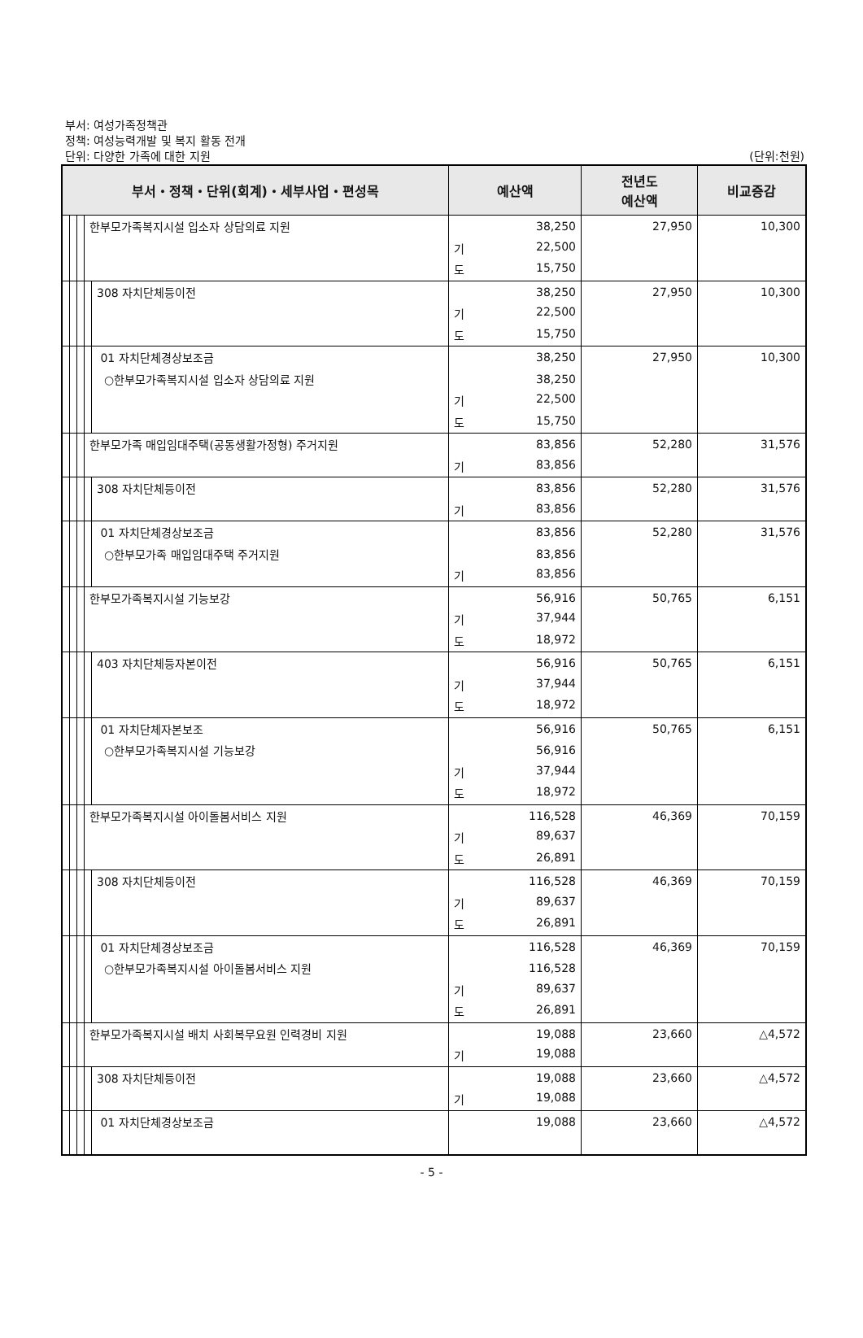부서: 여성가족정책관
정책: 여성능력개발 및 복지 활동 전개
단위: 다양한 가족에 대한 지원
(단위:천원)
| 부서・정책・단위(회계)・세부사업・편성목 | | | | | 예산액 | 전년도 예산액 | 비교증감 |
| --- | --- | --- | --- | --- | --- | --- | --- |
| | | | 한부모가족복지시설 입소자 상담의료 지원 | | 38,250 | 27,950 | 10,300 |
| | | | | | 기 22,500 | | |
| | | | | | 도 15,750 | | |
| | | | | 308 자치단체등이전 | 38,250 | 27,950 | 10,300 |
| | | | | | 기 22,500 | | |
| | | | | | 도 15,750 | | |
| | | | | 01 자치단체경상보조금 | 38,250 | 27,950 | 10,300 |
| | | | | ○한부모가족복지시설 입소자 상담의료 지원 | 38,250 | | |
| | | | | | 기 22,500 | | |
| | | | | | 도 15,750 | | |
| | | | 한부모가족 매입임대주택(공동생활가정형) 주거지원 | | 83,856 | 52,280 | 31,576 |
| | | | | | 기 83,856 | | |
| | | | | 308 자치단체등이전 | 83,856 | 52,280 | 31,576 |
| | | | | | 기 83,856 | | |
| | | | | 01 자치단체경상보조금 | 83,856 | 52,280 | 31,576 |
| | | | | ○한부모가족 매입임대주택 주거지원 | 83,856 | | |
| | | | | | 기 83,856 | | |
| | | | 한부모가족복지시설 기능보강 | | 56,916 | 50,765 | 6,151 |
| | | | | | 기 37,944 | | |
| | | | | | 도 18,972 | | |
| | | | | 403 자치단체등자본이전 | 56,916 | 50,765 | 6,151 |
| | | | | | 기 37,944 | | |
| | | | | | 도 18,972 | | |
| | | | | 01 자치단체자본보조 | 56,916 | 50,765 | 6,151 |
| | | | | ○한부모가족복지시설 기능보강 | 56,916 | | |
| | | | | | 기 37,944 | | |
| | | | | | 도 18,972 | | |
| | | | 한부모가족복지시설 아이돌봄서비스 지원 | | 116,528 | 46,369 | 70,159 |
| | | | | | 기 89,637 | | |
| | | | | | 도 26,891 | | |
| | | | | 308 자치단체등이전 | 116,528 | 46,369 | 70,159 |
| | | | | | 기 89,637 | | |
| | | | | | 도 26,891 | | |
| | | | | 01 자치단체경상보조금 | 116,528 | 46,369 | 70,159 |
| | | | | ○한부모가족복지시설 아이돌봄서비스 지원 | 116,528 | | |
| | | | | | 기 89,637 | | |
| | | | | | 도 26,891 | | |
| | | | 한부모가족복지시설 배치 사회복무요원 인력경비 지원 | | 19,088 | 23,660 | △4,572 |
| | | | | | 기 19,088 | | |
| | | | | 308 자치단체등이전 | 19,088 | 23,660 | △4,572 |
| | | | | | 기 19,088 | | |
| | | | | 01 자치단체경상보조금 | 19,088 | 23,660 | △4,572 |
- 5 -